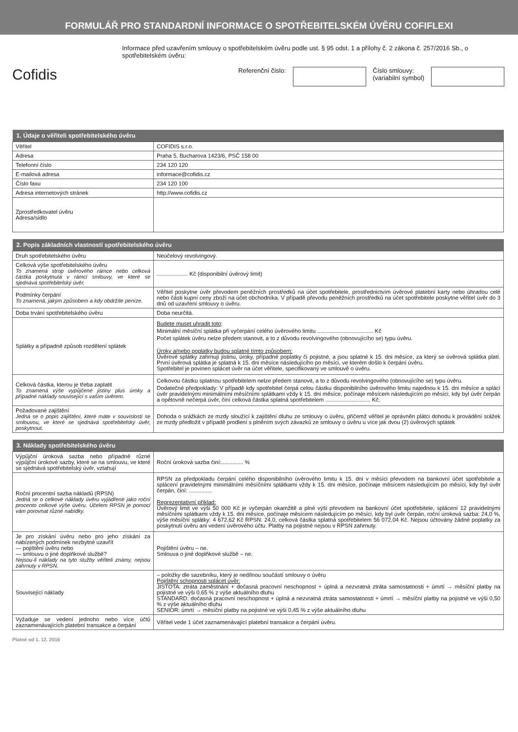FORMULÁŘ PRO STANDARDNÍ INFORMACE O SPOTŘEBITELSKÉM ÚVĚRU COFIFLEXI
Cofidis
Informace před uzavřením smlouvy o spotřebitelském úvěru podle ust. § 95 odst. 1 a přílohy č. 2 zákona č. 257/2016 Sb., o spotřebitelském úvěru:
Referenční číslo: Číslo smlouvy:
(variabilní symbol)
| 1. Údaje o věřiteli spotřebitelského úvěru | |
| --- | --- |
| Věřitel | COFIDIS s.r.o. |
| Adresa | Praha 5, Bucharova 1423/6, PSČ 158 00 |
| Telefonní číslo | 234 120 120 |
| E-mailová adresa | informace@cofidis.cz |
| Číslo faxu | 234 120 100 |
| Adresa internetových stránek | http://www.cofidis.cz |
| Zprostředkovatel úvěru Adresa/sídlo | |
| 2. Popis základních vlastností spotřebitelského úvěru | |
| --- | --- |
| Druh spotřebitelského úvěru | Neúčelový revolvingový. |
| Celková výše spotřebitelského úvěru To znamená strop úvěrového rámce nebo celková částka poskytnutá v rámci smlouvy, ve které se sjednává spotřebitelský úvěr. | .................... Kč (disponibilní úvěrový limit) |
| Podmínky čerpání To znamená, jakým způsobem a kdy obdržíte peníze. | Věřitel poskytne úvěr převodem peněžních prostředků na účet spotřebitele, prostřednictvím úvěrové platební karty nebo úhradou celé nebo části kupní ceny zboží na účet obchodníka. V případě převodu peněžních prostředků na účet spotřebitele poskytne věřitel úvěr do 3 dnů od uzavření smlouvy o úvěru. |
| Doba trvání spotřebitelského úvěru | Doba neurčitá. |
| Splátky a případně způsob rozdělení splátek | Budete muset uhradit toto : Minimální měsíční splátka při vyčerpání celého úvěrového limitu .................................... Kč Počet splátek úvěru nelze předem stanovit, a to z důvodu revolvingového (obnovujícího se) typu úvěru. Úroky a/nebo poplatky budou splatné tímto způsobem: Úvěrové splátky zahrnují jistinu, úroky, případné poplatky či pojistné, a jsou splatné k 15. dni měsíce, za který se úvěrová splátka platí. První úvěrová splátka je splatná k 15. dni měsíce následujícího po měsíci, ve kterém došlo k čerpání úvěru. Spotřebitel je povinen splácet úvěr na účet věřitele, specifikovaný ve smlouvě o úvěru. |
| Celková částka, kterou je třeba zaplatit To znamená výše vypůjčené jistiny plus úroky a případné náklady související s vaším úvěrem. | Celkovou částku splatnou spotřebitelem nelze předem stanovit, a to z důvodu revolvingového (obnovujícího se) typu úvěru. Dodatečné předpoklady: V případě kdy spotřebitel čerpá celou částku disponibilního úvěrového limitu najednou k 15. dni měsíce a splácí úvěr pravidelnými minimálními měsíčními splátkami vždy k 15. dni měsíce, počínaje měsícem následujícím po měsíci, kdy byl úvěr čerpán a opětovně nečerpá úvěr, činí celková částka splatná spotřebitelem ............................. Kč. |
| Požadované zajištění Jedná se o popis zajištění, které máte v souvislosti se smlouvou, ve které se sjednává spotřebitelský úvěr, poskytnout. | Dohoda o srážkách ze mzdy sloužící k zajištění dluhu ze smlouvy o úvěru, přičemž věřitel je oprávněn plátci dohodu k provádění srážek ze mzdy předložit v případě prodlení s plněním svých závazků ze smlouvy o úvěru u více jak dvou (2) úvěrových splátek |
| 3. Náklady spotřebitelského úvěru | |
| --- | --- |
| Výpůjční úroková sazba nebo případně různé výpůjční úrokové sazby, které se na smlouvu, ve které se sjednává spotřebitelský úvěr, vztahují | Roční úroková sazba činí:.............. % |
| Roční procentní sazba nákladů (RPSN) Jedná se o celkové náklady úvěru vyjádřené jako roční procento celkové výše úvěru. Účelem RPSN je pomoci vám porovnat různé nabídky. | RPSN za předpokladu čerpání celého disponibilního úvěrového limitu k 15. dni v měsíci převodem na bankovní účet spotřebitele a splácení pravidelnými minimálními měsíčními splátkami vždy k 15. dni měsíce, počínaje měsícem následujícím po měsíci, kdy byl úvěr čerpán, činí: ............... Reprezentativní příklad: Úvěrový limit ve výši 50 000 Kč je vyčerpán okamžitě a plné výši převodem na bankovní účet spotřebitele, splácení 12 pravidelnými měsíčními splátkami vždy k 15. dni měsíce, počínaje měsícem následujícím po měsíci, kdy byl úvěr čerpán, roční úroková sazba: 24,0 %, výše měsíční splátky: 4 672,62 Kč RPSN: 24,0, celková částka splatná spotřebitelem 56 072,04 Kč. Nejsou účtovány žádné poplatky za poskytnutí úvěru ani vedení úvěrového účtu. Platby na pojistné nejsou v RPSN zahrnuty. |
| Je pro získání úvěru nebo pro jeho získání za nabízených podmínek nezbytné uzavřít — pojištění úvěru nebo — smlouvu o jiné doplňkové službě? Nejsou-li náklady na tyto služby věřiteli známy, nejsou zahrnuty v RPSN. | Pojištění úvěru – ne. Smlouva o jiné doplňkové službě – ne. |
| Související náklady | – položky dle sazebníku, který je nedílnou součástí smlouvy o úvěru Pojištění schopnosti splácet úvěr: JISTOTA: ztráta zaměstnání + dočasná pracovní neschopnost + úplná a nezvratná ztráta samostatnosti + úmrtí → měsíční platby na pojistné ve výši 0,65 % z výše aktuálního dluhu STANDARD: dočasná pracovní neschopnost + úplná a nezvratná ztráta samostatnosti + úmrtí → měsíční platby na pojistné ve výši 0,50 % z výše aktuálního dluhu SENIOR: úmrtí → měsíční platby na pojistné ve výši 0,45 % z výše aktuálního dluhu |
| Vyžaduje se vedení jednoho nebo více účtů zaznamenávajících platební transakce a čerpání | Věřitel vede 1 účet zaznamenávající platební transakce a čerpání úvěru. |
Platné od 1. 12. 2016